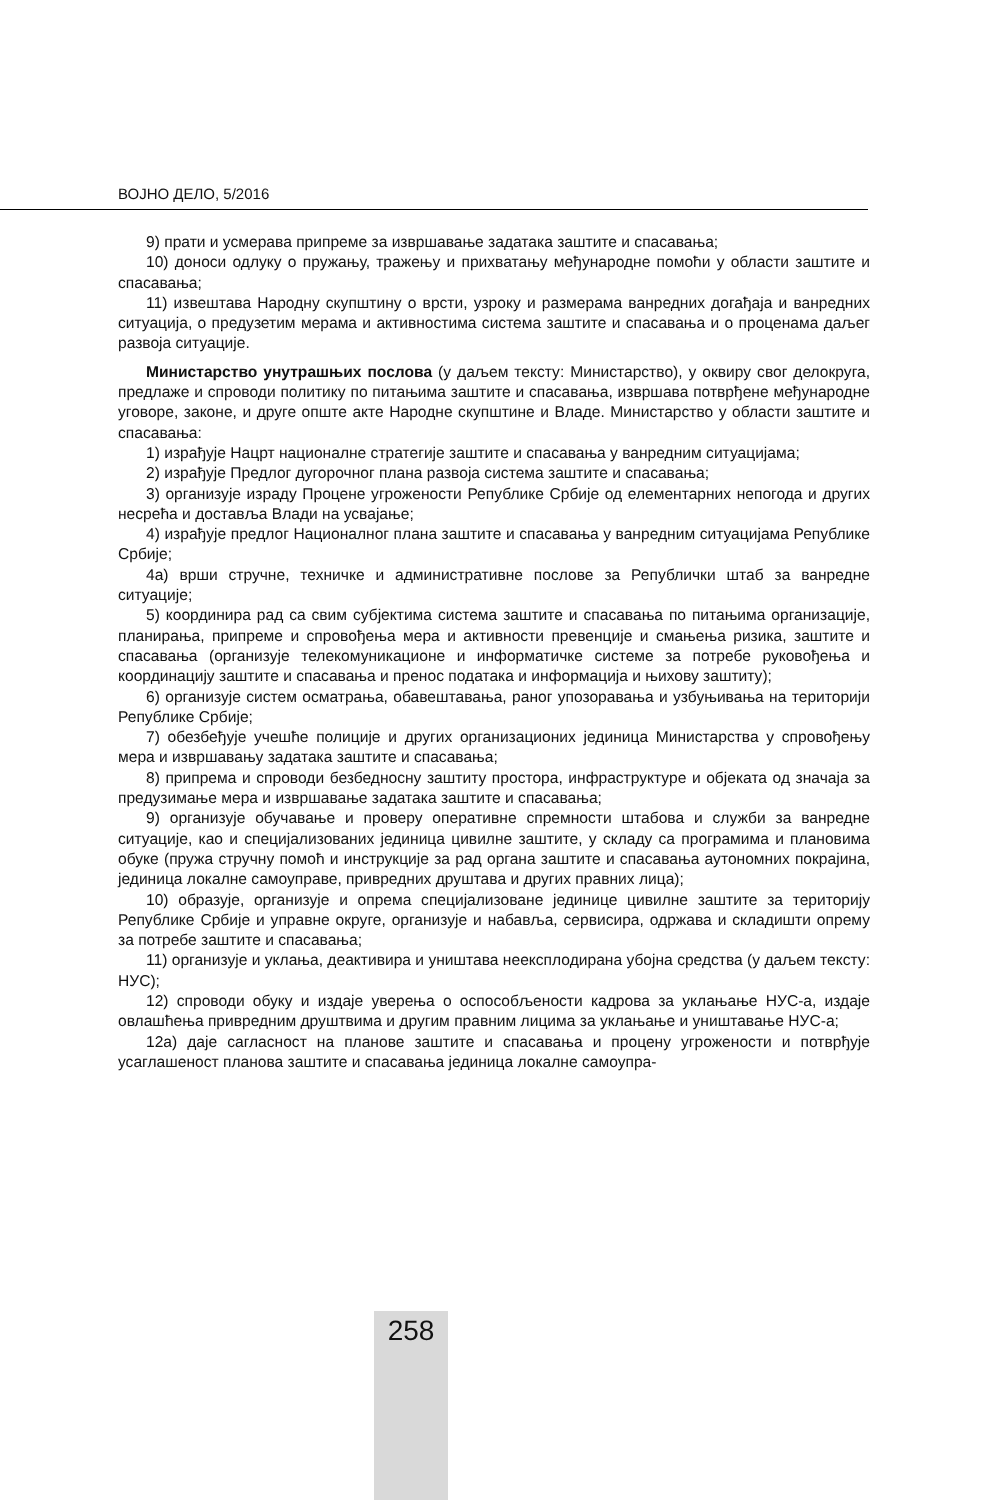ВОЈНО ДЕЛО, 5/2016
9) прати и усмерава припреме за извршавање задатака заштите и спасавања;
10) доноси одлуку о пружању, тражењу и прихватању међународне помоћи у области заштите и спасавања;
11) извештава Народну скупштину о врсти, узроку и размерама ванредних догађаја и ванредних ситуација, о предузетим мерама и активностима система заштите и спасавања и о проценама даљег развоја ситуације.
Министарство унутрашњих послова (у даљем тексту: Министарство), у оквиру свог делокруга, предлаже и спроводи политику по питањима заштите и спасавања, извршава потврђене међународне уговоре, законе, и друге опште акте Народне скупштине и Владе. Министарство у области заштите и спасавања:
1) израђује Нацрт националне стратегије заштите и спасавања у ванредним ситуацијама;
2) израђује Предлог дугорочног плана развоја система заштите и спасавања;
3) организује израду Процене угрожености Републике Србије од елементарних непогода и других несрећа и доставља Влади на усвајање;
4) израђује предлог Националног плана заштите и спасавања у ванредним ситуацијама Републике Србије;
4а) врши стручне, техничке и административне послове за Републички штаб за ванредне ситуације;
5) координира рад са свим субјектима система заштите и спасавања по питањима организације, планирања, припреме и спровођења мера и активности превенције и смањења ризика, заштите и спасавања (организује телекомуникационе и информатичке системе за потребе руковођења и координацију заштите и спасавања и пренос података и информација и њихову заштиту);
6) организује систем осматрања, обавештавања, раног упозоравања и узбуњивања на територији Републике Србије;
7) обезбеђује учешће полиције и других организационих јединица Министарства у спровођењу мера и извршавању задатака заштите и спасавања;
8) припрема и спроводи безбедносну заштиту простора, инфраструктуре и објеката од значаја за предузимање мера и извршавање задатака заштите и спасавања;
9) организује обучавање и проверу оперативне спремности штабова и служби за ванредне ситуације, као и специјализованих јединица цивилне заштите, у складу са програмима и плановима обуке (пружа стручну помоћ и инструкције за рад органа заштите и спасавања аутономних покрајина, јединица локалне самоуправе, привредних друштава и других правних лица);
10) образује, организује и опрема специјализоване јединице цивилне заштите за територију Републике Србије и управне округе, организује и набавља, сервисира, одржава и складишти опрему за потребе заштите и спасавања;
11) организује и уклања, деактивира и уништава неексплодирана убојна средства (у даљем тексту: НУС);
12) спроводи обуку и издаје уверења о оспособљености кадрова за уклањање НУС-а, издаје овлашћења привредним друштвима и другим правним лицима за уклањање и уништавање НУС-а;
12а) даје сагласност на планове заштите и спасавања и процену угрожености и потврђује усаглашеност планова заштите и спасавања јединица локалне самоупра-
258